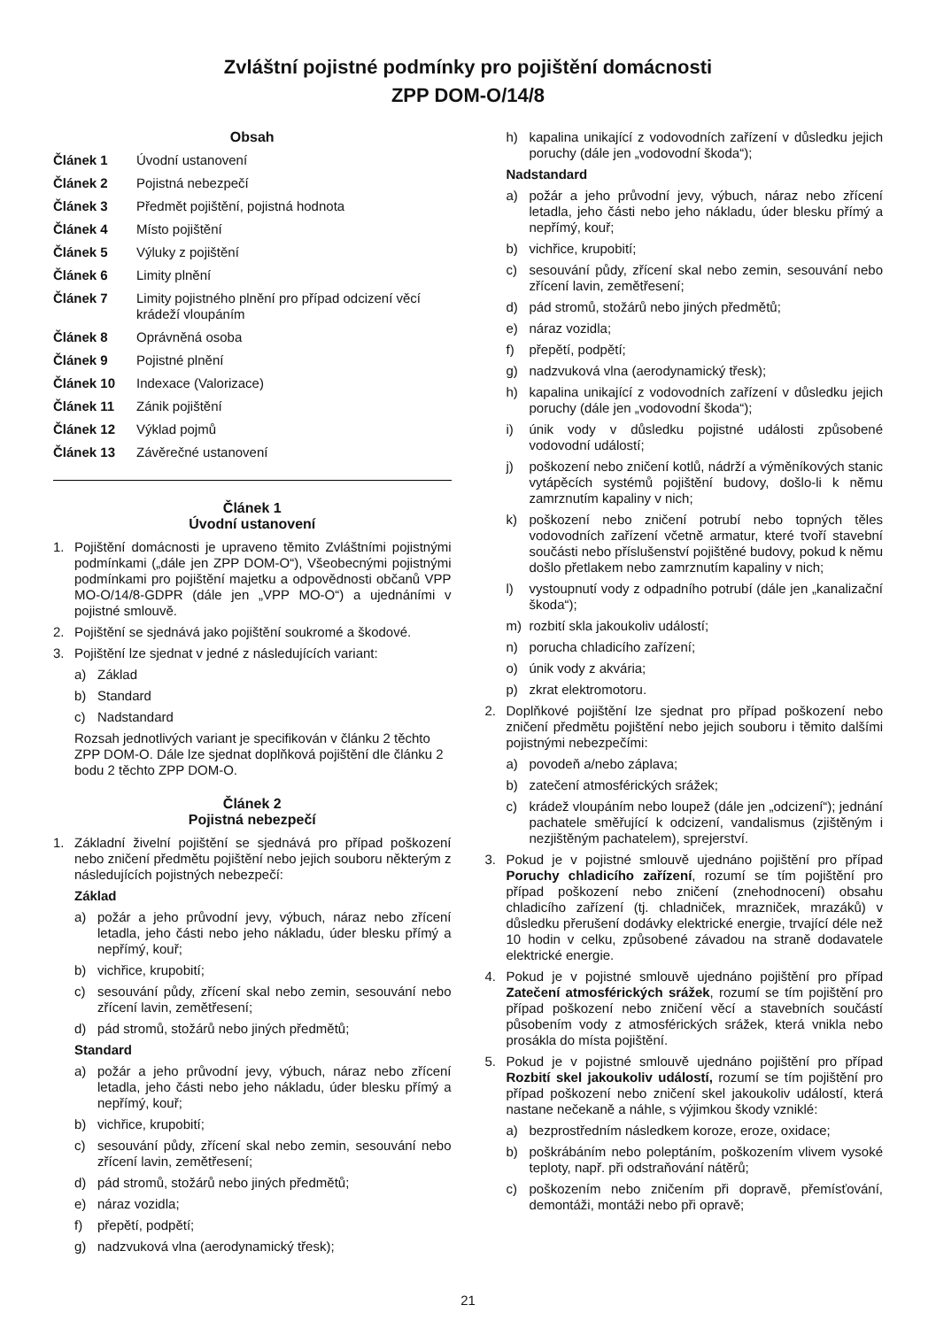Zvláštní pojistné podmínky pro pojištění domácnosti
ZPP DOM-O/14/8
Obsah
Článek 1 Úvodní ustanovení
Článek 2 Pojistná nebezpečí
Článek 3 Předmět pojištění, pojistná hodnota
Článek 4 Místo pojištění
Článek 5 Výluky z pojištění
Článek 6 Limity plnění
Článek 7 Limity pojistného plnění pro případ odcizení věcí krádeží vloupáním
Článek 8 Oprávněná osoba
Článek 9 Pojistné plnění
Článek 10 Indexace (Valorizace)
Článek 11 Zánik pojištění
Článek 12 Výklad pojmů
Článek 13 Závěrečné ustanovení
Článek 1
Úvodní ustanovení
1. Pojištění domácnosti je upraveno těmito Zvláštními pojistnými podmínkami („dále jen ZPP DOM-O“), Všeobecnými pojistnými podmínkami pro pojištění majetku a odpovědnosti občanů VPP MO-O/14/8-GDPR (dále jen „VPP MO-O“) a ujednáními v pojistné smlouvě.
2. Pojištění se sjednává jako pojištění soukromé a škodové.
3. Pojištění lze sjednat v jedné z následujících variant:
a) Základ
b) Standard
c) Nadstandard
Rozsah jednotlivých variant je specifikován v článku 2 těchto ZPP DOM-O. Dále lze sjednat doplňková pojištění dle článku 2 bodu 2 těchto ZPP DOM-O.
Článek 2
Pojistná nebezpečí
1. Základní živelní pojištění se sjednává pro případ poškození nebo zničení předmětu pojištění nebo jejich souboru některým z následujících pojistných nebezpečí:
Základ
a) požár a jeho průvodní jevy, výbuch, náraz nebo zřícení letadla, jeho části nebo jeho nákladu, úder blesku přímý a nepřímý, kouř;
b) vichřice, krupobití;
c) sesouvání půdy, zřícení skal nebo zemin, sesouvání nebo zřícení lavin, zemětřesení;
d) pád stromů, stožárů nebo jiných předmětů;
Standard
a) požár a jeho průvodní jevy, výbuch, náraz nebo zřícení letadla, jeho části nebo jeho nákladu, úder blesku přímý a nepřímý, kouř;
b) vichřice, krupobití;
c) sesouvání půdy, zřícení skal nebo zemin, sesouvání nebo zřícení lavin, zemětřesení;
d) pád stromů, stožárů nebo jiných předmětů;
e) náraz vozidla;
f) přepětí, podpětí;
g) nadzvuková vlna (aerodynamický třesk);
h) kapalina unikající z vodovodních zařízení v důsledku jejich poruchy (dále jen „vodovodní škoda“);
Nadstandard
a) požár a jeho průvodní jevy, výbuch, náraz nebo zřícení letadla, jeho části nebo jeho nákladu, úder blesku přímý a nepřímý, kouř;
b) vichřice, krupobití;
c) sesouvání půdy, zřícení skal nebo zemin, sesouvání nebo zřícení lavin, zemětřesení;
d) pád stromů, stožárů nebo jiných předmětů;
e) náraz vozidla;
f) přepětí, podpětí;
g) nadzvuková vlna (aerodynamický třesk);
h) kapalina unikající z vodovodních zařízení v důsledku jejich poruchy (dále jen „vodovodní škoda“);
i) únik vody v důsledku pojistné události způsobené vodovodní událostí;
j) poškození nebo zničení kotlů, nádrží a výměníkových stanic vytápěcích systémů pojištění budovy, došlo-li k němu zamrznutím kapaliny v nich;
k) poškození nebo zničení potrubí nebo topných těles vodovodních zařízení včetně armatur, které tvoří stavební součásti nebo příslušenství pojištěné budovy, pokud k němu došlo přetlakem nebo zamrznutím kapaliny v nich;
l) vystoupnutí vody z odpadního potrubí (dále jen „kanalizační škoda“);
m) rozbití skla jakoukoliv událostí;
n) porucha chladicího zařízení;
o) únik vody z akvária;
p) zkrat elektromotoru.
2. Doplňkové pojištění lze sjednat pro případ poškození nebo zničení předmětu pojištění nebo jejich souboru i těmito dalšími pojistnými nebezpečími:
a) povodeň a/nebo záplava;
b) zatečení atmosférických srážek;
c) krádež vloupáním nebo loupež (dále jen „odcizení“); jednání pachatele směřující k odcizení, vandalismus (zjištěným i nezjištěným pachatelem), sprejerství.
3. Pokud je v pojistné smlouvě ujednáno pojištění pro případ Poruchy chladicího zařízení, rozumí se tím pojištění pro případ poškození nebo zničení (znehodnocení) obsahu chladicího zařízení (tj. chladniček, mrazniček, mrazáků) v důsledku přerušení dodávky elektrické energie, trvající déle než 10 hodin v celku, způsobené závadou na straně dodavatele elektrické energie.
4. Pokud je v pojistné smlouvě ujednáno pojištění pro případ Zatečení atmosférických srážek, rozumí se tím pojištění pro případ poškození nebo zničení věcí a stavebních součástí působením vody z atmosférických srážek, která vnikla nebo prosákla do místa pojištění.
5. Pokud je v pojistné smlouvě ujednáno pojištění pro případ Rozbití skel jakoukoliv událostí, rozumí se tím pojištění pro případ poškození nebo zničení skel jakoukoliv událostí, která nastane nečekaně a náhle, s výjimkou škody vzniklé:
a) bezprostředním následkem koroze, eroze, oxidace;
b) poškrábáním nebo poleptáním, poškozením vlivem vysoké teploty, např. při odstraňování nátěrů;
c) poškozením nebo zničením při dopravě, přemísťování, demontáži, montáži nebo při opravě;
21